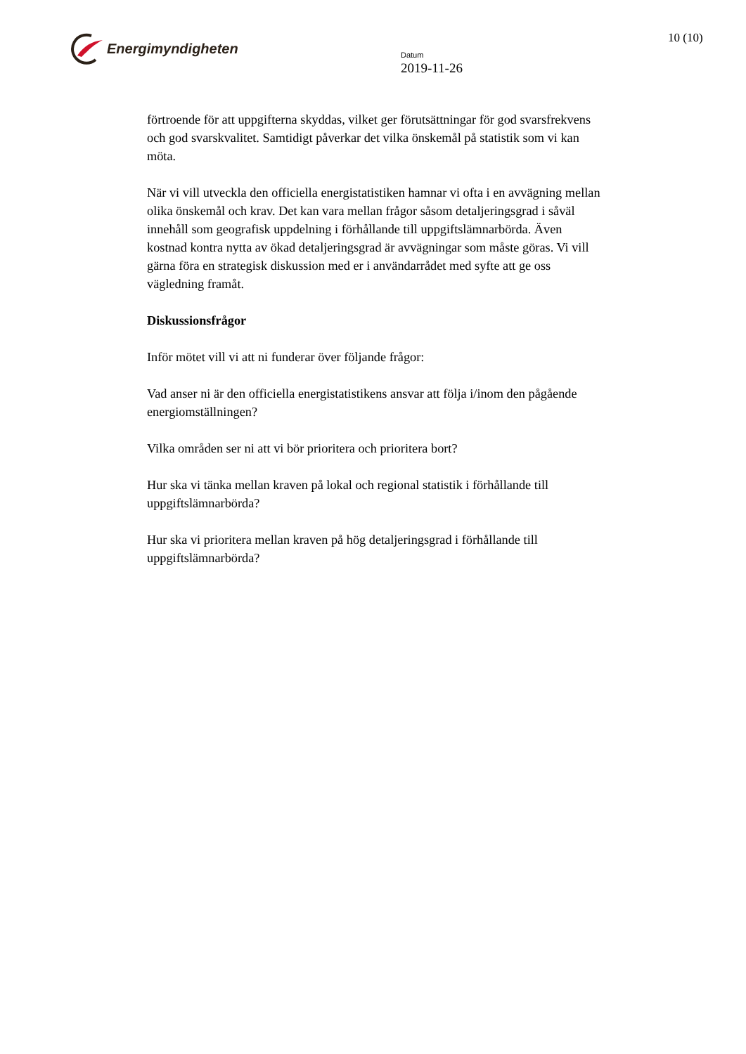Energimyndigheten
Datum
2019-11-26
10 (10)
förtroende för att uppgifterna skyddas, vilket ger förutsättningar för god svarsfrekvens och god svarskvalitet. Samtidigt påverkar det vilka önskemål på statistik som vi kan möta.
När vi vill utveckla den officiella energistatistiken hamnar vi ofta i en avvägning mellan olika önskemål och krav. Det kan vara mellan frågor såsom detaljeringsgrad i såväl innehåll som geografisk uppdelning i förhållande till uppgiftslämnarbörda. Även kostnad kontra nytta av ökad detaljeringsgrad är avvägningar som måste göras. Vi vill gärna föra en strategisk diskussion med er i användarrådet med syfte att ge oss vägledning framåt.
Diskussionsfrågor
Inför mötet vill vi att ni funderar över följande frågor:
Vad anser ni är den officiella energistatistikens ansvar att följa i/inom den pågående energiomställningen?
Vilka områden ser ni att vi bör prioritera och prioritera bort?
Hur ska vi tänka mellan kraven på lokal och regional statistik i förhållande till uppgiftslämnarbörda?
Hur ska vi prioritera mellan kraven på hög detaljeringsgrad i förhållande till uppgiftslämnarbörda?